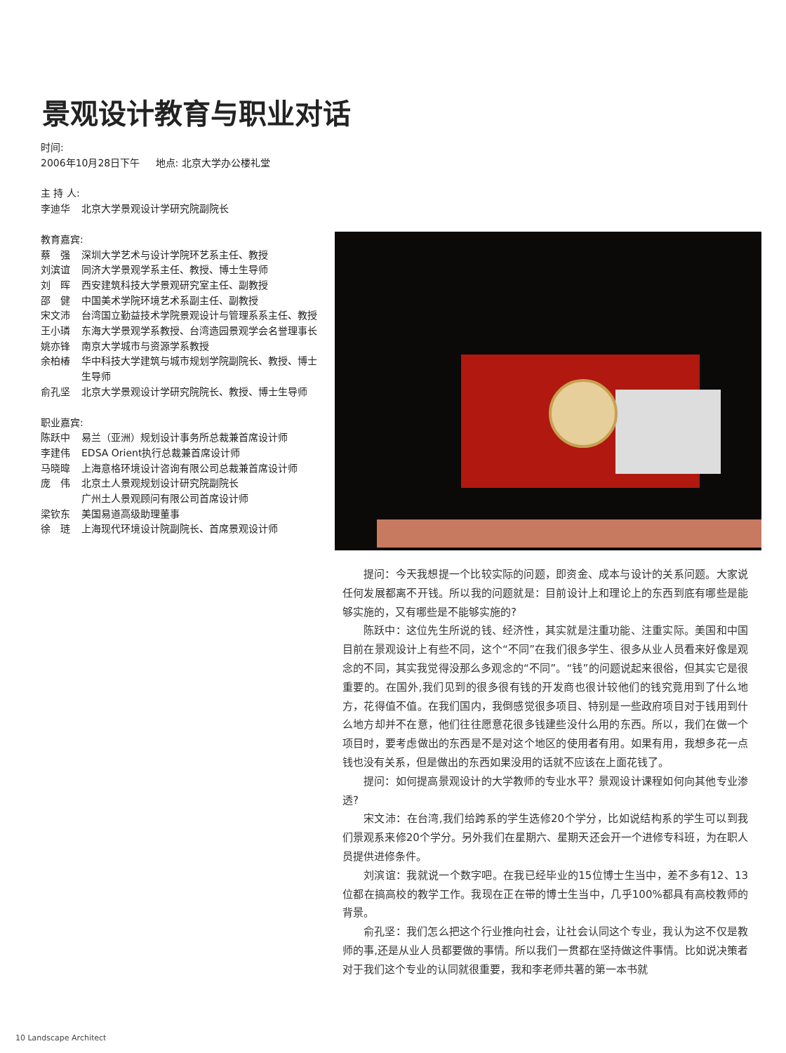景观设计教育与职业对话
时间:
2006年10月28日下午 地点: 北京大学办公楼礼堂
主 持 人:
李迪华 北京大学景观设计学研究院副院长
教育嘉宾:
蔡　强 深圳大学艺术与设计学院环艺系主任、教授
刘滨谊 同济大学景观学系主任、教授、博士生导师
刘　晖 西安建筑科技大学景观研究室主任、副教授
邵　健 中国美术学院环境艺术系副主任、副教授
宋文沛 台湾国立勤益技术学院景观设计与管理系系主任、教授
王小璘 东海大学景观学系教授、台湾造园景观学会名誉理事长
姚亦锋 南京大学城市与资源学系教授
余柏椿 华中科技大学建筑与城市规划学院副院长、教授、博士生导师
俞孔坚 北京大学景观设计学研究院院长、教授、博士生导师
职业嘉宾:
陈跃中 易兰（亚洲）规划设计事务所总裁兼首席设计师
李建伟 EDSA Orient执行总裁兼首席设计师
马晓暐 上海意格环境设计咨询有限公司总裁兼首席设计师
庞　伟 北京土人景观规划设计研究院副院长
广州土人景观顾问有限公司首席设计师
梁钦东 美国易道高级助理董事
徐　琏 上海现代环境设计院副院长、首席景观设计师
提问：今天我想提一个比较实际的问题，即资金、成本与设计的关系问题。大家说任何发展都离不开钱。所以我的问题就是：目前设计上和理论上的东西到底有哪些是能够实施的，又有哪些是不能够实施的?
陈跃中：这位先生所说的钱、经济性，其实就是注重功能、注重实际。美国和中国目前在景观设计上有些不同，这个“不同”在我们很多学生、很多从业人员看来好像是观念的不同，其实我觉得没那么多观念的“不同”。“钱”的问题说起来很俗，但其实它是很重要的。在国外,我们见到的很多很有钱的开发商也很计较他们的钱究竟用到了什么地方，花得值不值。在我们国内，我倒感觉很多项目、特别是一些政府项目对于钱用到什么地方却并不在意，他们往往愿意花很多钱建些没什么用的东西。所以，我们在做一个项目时，要考虑做出的东西是不是对这个地区的使用者有用。如果有用，我想多花一点钱也没有关系，但是做出的东西如果没用的话就不应该在上面花钱了。
提问：如何提高景观设计的大学教师的专业水平？景观设计课程如何向其他专业渗透?
宋文沛：在台湾,我们给跨系的学生选修20个学分，比如说结构系的学生可以到我们景观系来修20个学分。另外我们在星期六、星期天还会开一个进修专科班，为在职人员提供进修条件。
刘滨谊：我就说一个数字吧。在我已经毕业的15位博士生当中，差不多有12、13位都在搞高校的教学工作。我现在正在带的博士生当中，几乎100%都具有高校教师的背景。
俞孔坚：我们怎么把这个行业推向社会，让社会认同这个专业，我认为这不仅是教师的事,还是从业人员都要做的事情。所以我们一贯都在坚持做这件事情。比如说决策者对于我们这个专业的认同就很重要，我和李老师共著的第一本书就
10 Landscape Architect